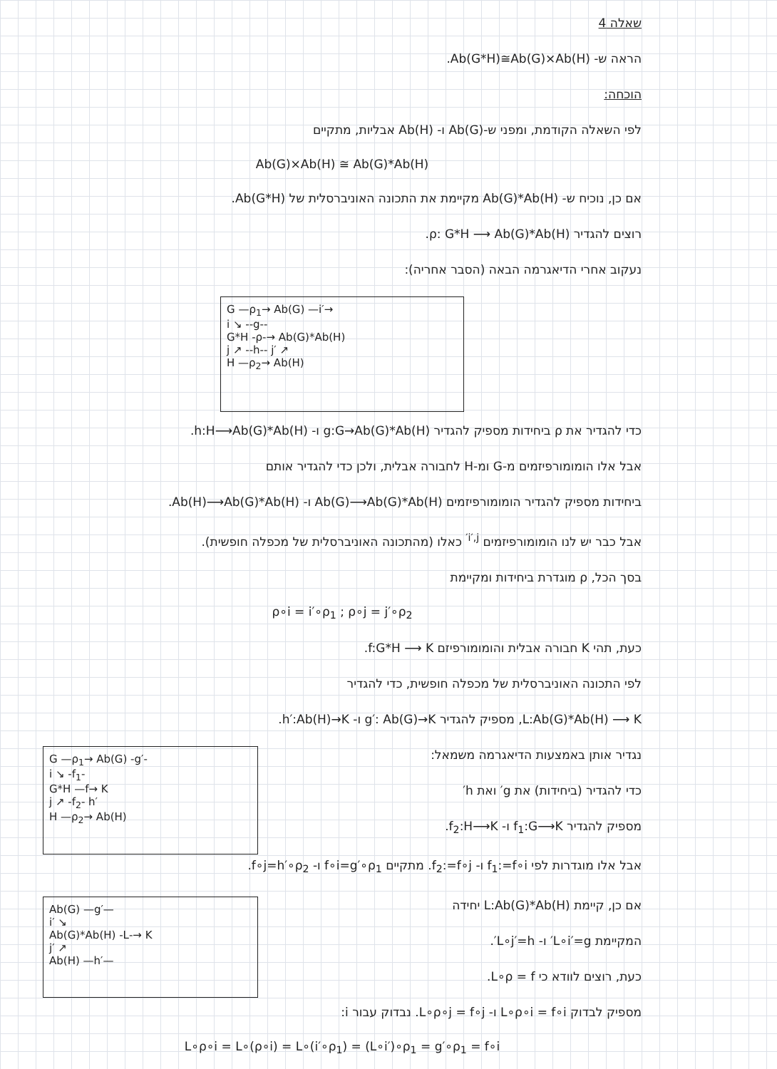שאלה 4
הראה ש- Ab(G*H)≅Ab(G)×Ab(H).
הוכחה:
לפי השאלה הקודמת, ומפני ש-Ab(G) ו- Ab(H) אבליות, מתקיים
Ab(G)×Ab(H) ≅ Ab(G)*Ab(H)
אם כן, נוכיח ש- Ab(G)*Ab(H) מקיימת את התכונה האוניברסלית של Ab(G*H).
רוצים להגדיר ρ: G*H ⟶ Ab(G)*Ab(H).
נעקוב אחרי הדיאגרמה הבאה (הסבר אחריה):
G —ρ<sub>1</sub>→ Ab(G) —i′→
i ↘ ‑‑g‑‑
G*H ‑ρ‑→ Ab(G)*Ab(H)
j ↗ ‑‑h‑‑ j′ ↗
H —ρ<sub>2</sub>→ Ab(H)
כדי להגדיר את ρ ביחידות מספיק להגדיר g:G→Ab(G)*Ab(H) ו- h:H⟶Ab(G)*Ab(H).
אבל אלו הומומורפיזמים מ-G ומ-H לחבורה אבלית, ולכן כדי להגדיר אותם
ביחידות מספיק להגדיר הומומורפיזמים Ab(G)⟶Ab(G)*Ab(H) ו- Ab(H)⟶Ab(G)*Ab(H).
אבל כבר יש לנו הומומורפיזמים <sup>i′,j′</sup> כאלו (מהתכונה האוניברסלית של מכפלה חופשית).
בסך הכל, ρ מוגדרת ביחידות ומקיימת
ρ∘i = i′∘ρ<sub>1</sub> ; ρ∘j = j′∘ρ<sub>2</sub>
כעת, תהי K חבורה אבלית והומומורפיזם f:G*H ⟶ K.
לפי התכונה האוניברסלית של מכפלה חופשית, כדי להגדיר
L:Ab(G)*Ab(H) ⟶ K, מספיק להגדיר g′: Ab(G)→K ו- h′:Ab(H)→K.
נגדיר אותן באמצעות הדיאגרמה משמאל:
כדי להגדיר (ביחידות) את g′ ואת h′
מספיק להגדיר f<sub>1</sub>:G⟶K ו- f<sub>2</sub>:H⟶K.
G —ρ<sub>1</sub>→ Ab(G) ‑g′‑
i ↘ ‑f<sub>1</sub>‑
G*H —f→ K
j ↗ ‑f<sub>2</sub>‑ h′
H —ρ<sub>2</sub>→ Ab(H)
אבל אלו מוגדרות לפי f<sub>1</sub>:=f∘i ו- f<sub>2</sub>:=f∘j. מתקיים f∘i=g′∘ρ<sub>1</sub> ו- f∘j=h′∘ρ<sub>2</sub>.
אם כן, קיימת L:Ab(G)*Ab(H) יחידה
המקיימת L∘i′=g′ ו- L∘j′=h′.
כעת, רוצים לוודא כי L∘ρ = f.
Ab(G) —g′—
i′ ↘
Ab(G)*Ab(H) ‑L‑→ K
j′ ↗
Ab(H) —h′—
מספיק לבדוק L∘ρ∘i = f∘i ו- L∘ρ∘j = f∘j. נבדוק עבור i:
L∘ρ∘i = L∘(ρ∘i) = L∘(i′∘ρ<sub>1</sub>) = (L∘i′)∘ρ<sub>1</sub> = g′∘ρ<sub>1</sub> = f∘i